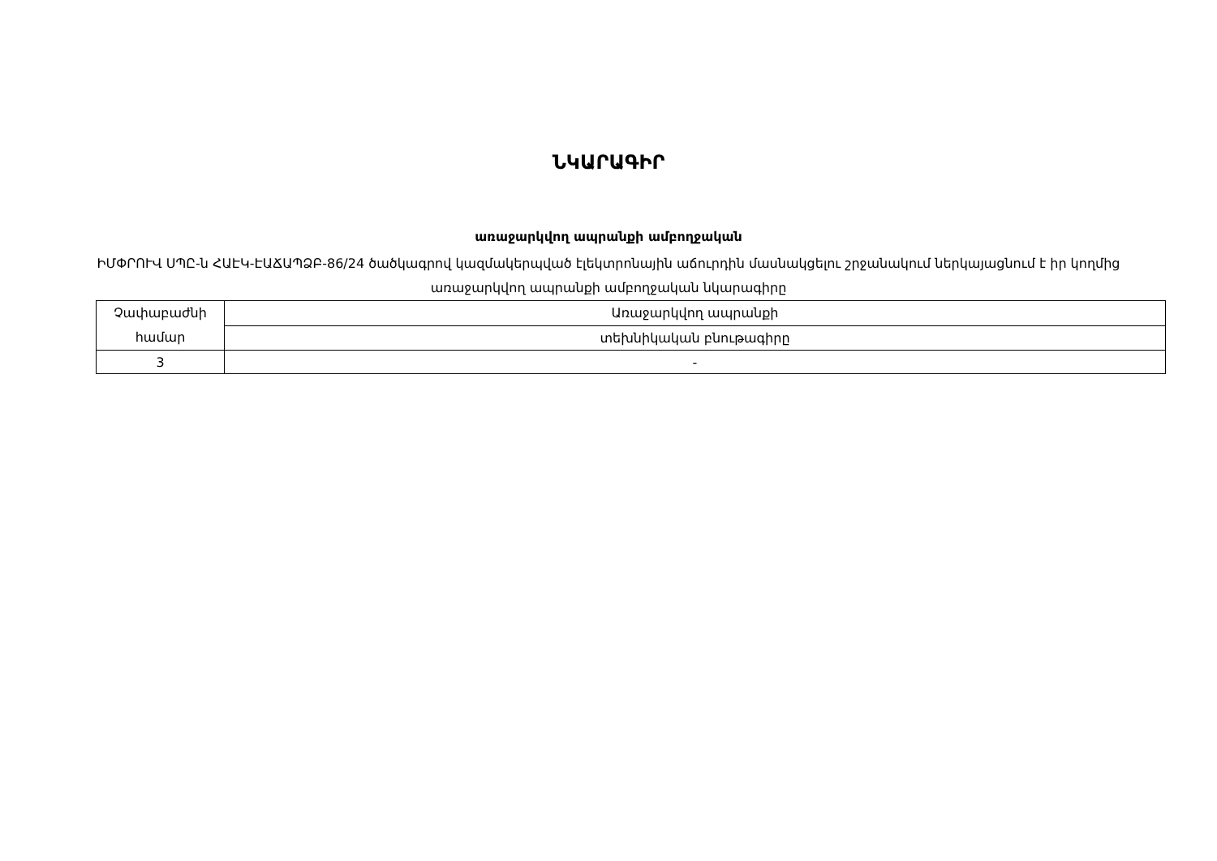ՆԿԱՐԱԳԻՐ
առաջարկվող ապրանքի ամբողջական
ԻՄՓՐՈՒՎ ՍՊԸ-ն ՀԱԷԿ-ԷԱՃԱՊՁԲ-86/24 ծածկագրով կազմակերպված էլեկտրոնային աճուրդին մասնակցելու շրջանակում ներկայացնում է իր կողմից առաջարկվող ապրանքի ամբողջական նկարագիրը
| Չափաբաժնի համար | Առաջարկվող ապրանքի |
| | տեխնիկական բնութագիրը |
| 3 | - |